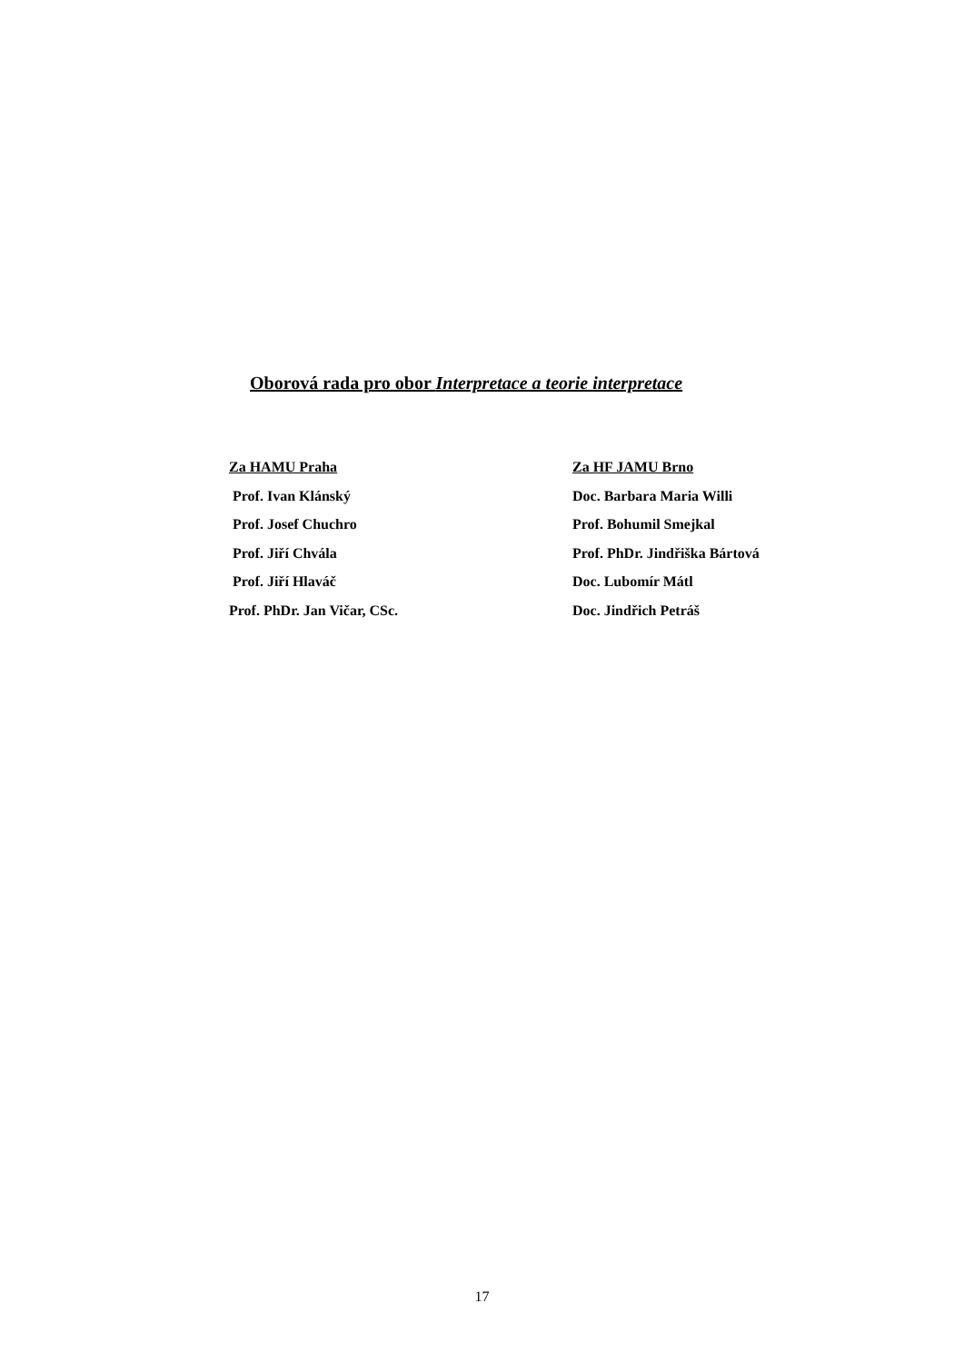Oborová rada pro obor Interpretace a teorie interpretace
Za HAMU Praha
Prof. Ivan Klánský
Prof. Josef Chuchro
Prof. Jiří Chvála
Prof. Jiří Hlaváč
Prof. PhDr. Jan Vičar, CSc.
Za HF JAMU Brno
Doc. Barbara Maria Willi
Prof. Bohumil Smejkal
Prof. PhDr. Jindřiška Bártová
Doc. Lubomír Mátl
Doc. Jindřich Petráš
17